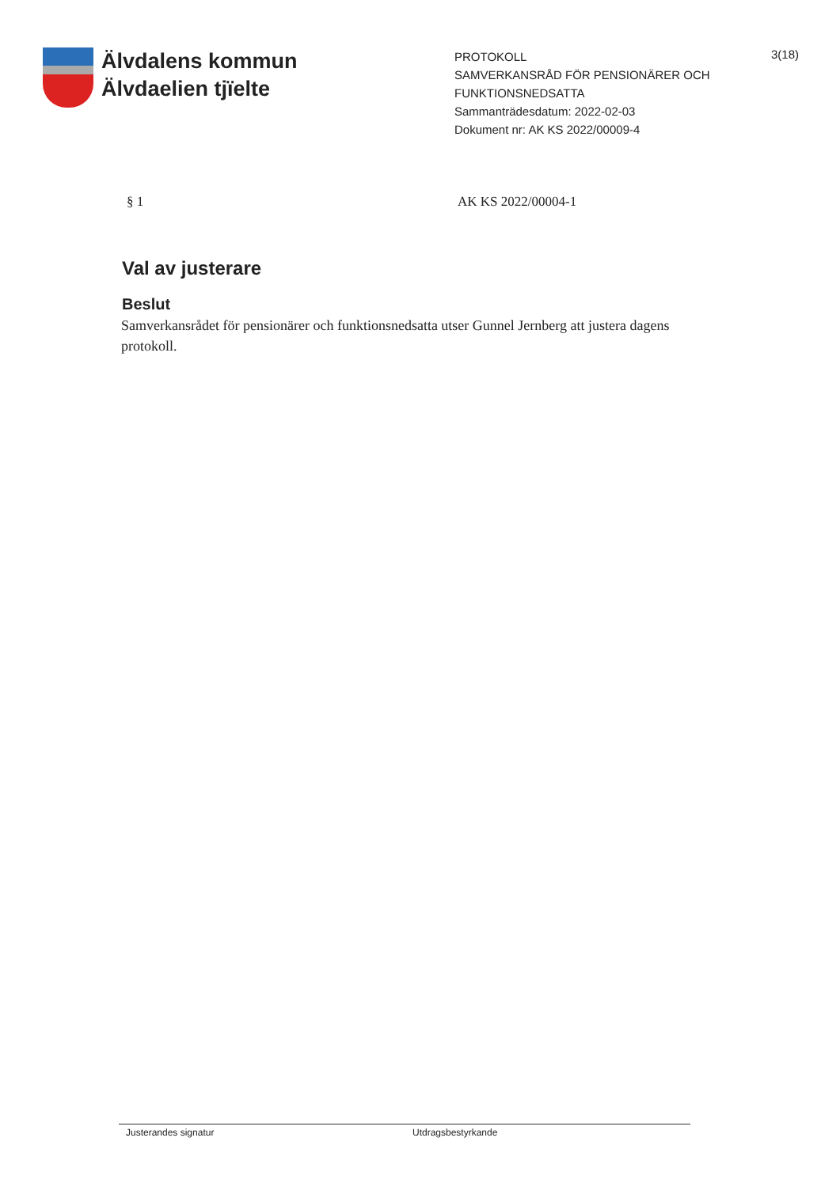Älvdalens kommun
Älvdaelien tjïelte
PROTOKOLL
SAMVERKANSRÅD FÖR PENSIONÄRER OCH FUNKTIONSNEDSATTA
Sammanträdesdatum: 2022-02-03
Dokument nr: AK KS 2022/00009-4
3(18)
§ 1 AK KS 2022/00004-1
Val av justerare
Beslut
Samverkansrådet för pensionärer och funktionsnedsatta utser Gunnel Jernberg att justera dagens protokoll.
Justerandes signatur Utdragsbestyrkande